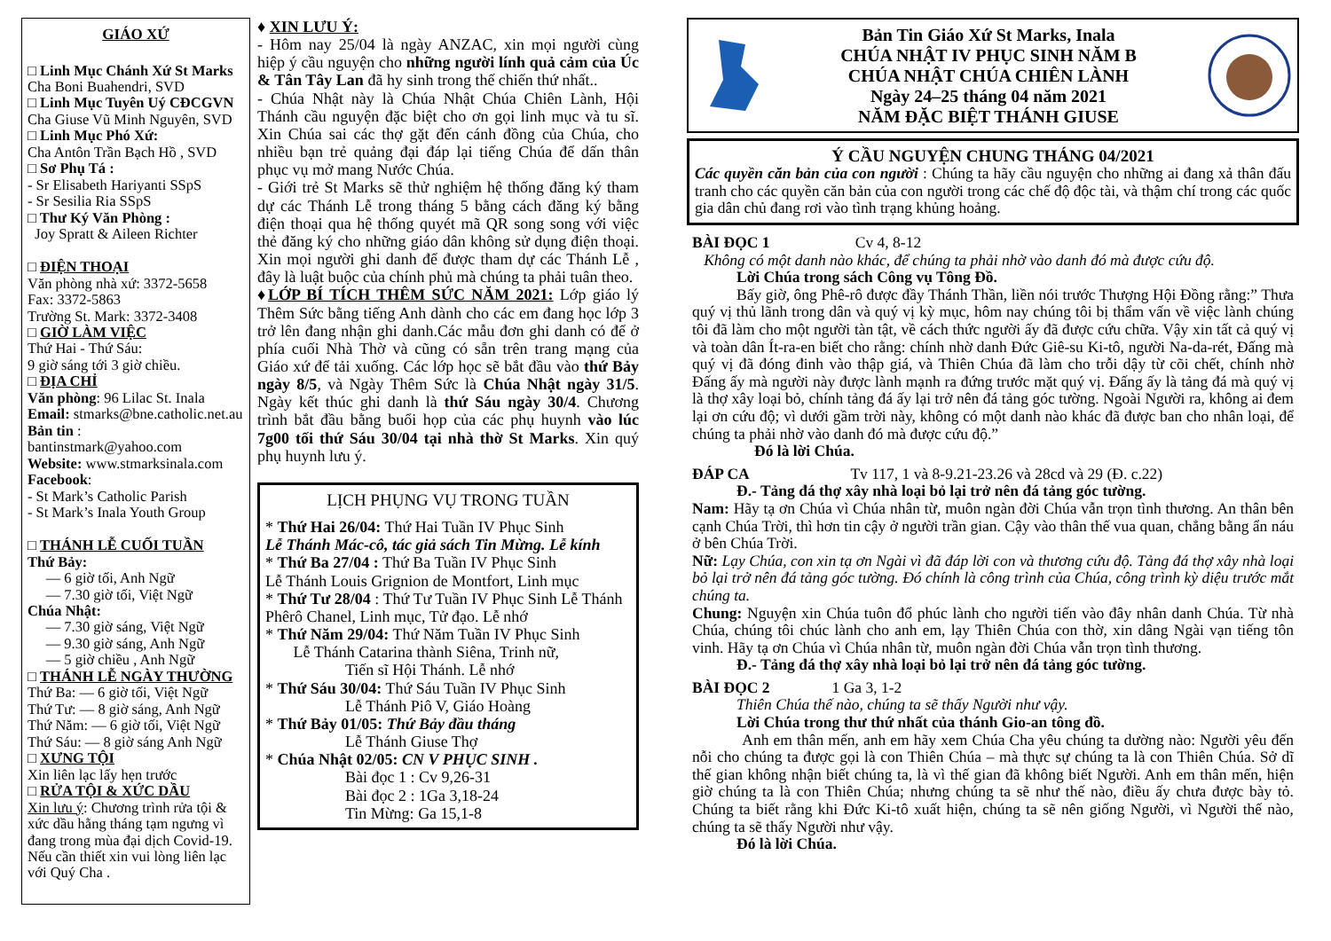GIÁO XỨ
□ Linh Mục Chánh Xứ St Marks
Cha Boni Buahendri, SVD
□ Linh Mục Tuyên Uý CĐCGVN
Cha Giuse Vũ Minh Nguyên, SVD
□ Linh Mục Phó Xứ:
Cha Antôn Trần Bạch Hồ , SVD
□ Sơ Phụ Tá :
- Sr Elisabeth Hariyanti SSpS
- Sr Sesilia Ria SSpS
□ Thư Ký Văn Phòng :
Joy Spratt & Aileen Richter
□ ĐIỆN THOẠI
Văn phòng nhà xứ: 3372-5658
Fax: 3372-5863
Trường St. Mark: 3372-3408
□ GIỜ LÀM VIỆC
Thứ Hai - Thứ Sáu:
9 giờ sáng tới 3 giờ chiều.
□ ĐỊA CHỈ
Văn phòng: 96 Lilac St. Inala
Email: stmarks@bne.catholic.net.au
Bản tin :
bantinstmark@yahoo.com
Website: www.stmarksinala.com
Facebook:
- St Mark’s Catholic Parish
- St Mark’s Inala Youth Group
□ THÁNH LỄ CUỐI TUẦN
Thứ Bảy:
— 6 giờ tối, Anh Ngữ
— 7.30 giờ tối, Việt Ngữ
Chúa Nhật:
— 7.30 giờ sáng, Việt Ngữ
— 9.30 giờ sáng, Anh Ngữ
— 5 giờ chiều , Anh Ngữ
□ THÁNH LỄ NGÀY THƯỜNG
Thứ Ba: — 6 giờ tối, Việt Ngữ
Thứ Tư: — 8 giờ sáng, Anh Ngữ
Thứ Năm: — 6 giờ tối, Việt Ngữ
Thứ Sáu: — 8 giờ sáng Anh Ngữ
□ XƯNG TỘI
Xin liên lạc lấy hẹn trước
□ RỬA TỘI & XỨC DẦU
Xin lưu ý: Chương trình rửa tội & xức dầu hằng tháng tạm ngưng vì đang trong mùa đại dịch Covid-19. Nếu cần thiết xin vui lòng liên lạc với Quý Cha .
♦ XIN LƯU Ý:
- Hôm nay 25/04 là ngày ANZAC, xin mọi người cùng hiệp ý cầu nguyện cho những người lính quả cảm của Úc & Tân Tây Lan đã hy sinh trong thế chiến thứ nhất..
- Chúa Nhật này là Chúa Nhật Chúa Chiên Lành, Hội Thánh cầu nguyện đặc biệt cho ơn gọi linh mục và tu sĩ. Xin Chúa sai các thợ gặt đến cánh đồng của Chúa, cho nhiều bạn trẻ quảng đại đáp lại tiếng Chúa để dấn thân phục vụ mở mang Nước Chúa.
- Giới trẻ St Marks sẽ thử nghiệm hệ thống đăng ký tham dự các Thánh Lễ trong tháng 5 bằng cách đăng ký bằng điện thoại qua hệ thống quyét mã QR song song với việc thẻ đăng ký cho những giáo dân không sử dụng điện thoại. Xin mọi người ghi danh để được tham dự các Thánh Lễ , đây là luật buộc của chính phủ mà chúng ta phải tuân theo.
♦LỚP BÍ TÍCH THÊM SỨC NĂM 2021: Lớp giáo lý Thêm Sức bằng tiếng Anh dành cho các em đang học lớp 3 trở lên đang nhận ghi danh.Các mẫu đơn ghi danh có để ở phía cuối Nhà Thờ và cũng có sẵn trên trang mạng của Giáo xứ để tải xuống. Các lớp học sẽ bắt đầu vào thứ Bảy ngày 8/5, và Ngày Thêm Sức là Chúa Nhật ngày 31/5. Ngày kết thúc ghi danh là thứ Sáu ngày 30/4. Chương trình bắt đầu bằng buổi họp của các phụ huynh vào lúc 7g00 tối thứ Sáu 30/04 tại nhà thờ St Marks. Xin quý phụ huynh lưu ý.
LỊCH PHỤNG VỤ TRONG TUẦN
* Thứ Hai 26/04: Thứ Hai Tuần IV Phục Sinh
Lễ Thánh Mác-cô, tác giả sách Tin Mừng. Lễ kính
* Thứ Ba 27/04 : Thứ Ba Tuần IV Phục Sinh
Lễ Thánh Louis Grignion de Montfort, Linh mục
* Thứ Tư 28/04 : Thứ Tư Tuần IV Phục Sinh Lễ Thánh Phêrô Chanel, Linh mục, Tử đạo. Lễ nhớ
* Thứ Năm 29/04: Thứ Năm Tuần IV Phục Sinh
Lễ Thánh Catarina thành Siêna, Trinh nữ,
Tiến sĩ Hội Thánh. Lễ nhớ
* Thứ Sáu 30/04: Thứ Sáu Tuần IV Phục Sinh
Lễ Thánh Piô V, Giáo Hoàng
* Thứ Bảy 01/05: Thứ Bảy đầu tháng
Lễ Thánh Giuse Thợ
* Chúa Nhật 02/05: CN V PHỤC SINH .
Bài đọc 1 : Cv 9,26-31
Bài đọc 2 : 1Ga 3,18-24
Tin Mừng: Ga 15,1-8
Bản Tin Giáo Xứ St Marks, Inala
CHÚA NHẬT IV PHỤC SINH NĂM B
CHÚA NHẬT CHÚA CHIÊN LÀNH
Ngày 24–25 tháng 04 năm 2021
NĂM ĐẶC BIỆT THÁNH GIUSE
Ý CẦU NGUYỆN CHUNG THÁNG 04/2021
Các quyền căn bản của con người : Chúng ta hãy cầu nguyện cho những ai đang xả thân đấu tranh cho các quyền căn bản của con người trong các chế độ độc tài, và thậm chí trong các quốc gia dân chủ đang rơi vào tình trạng khủng hoảng.
BÀI ĐỌC 1 Cv 4, 8-12
Không có một danh nào khác, để chúng ta phải nhờ vào danh đó mà được cứu độ.
Lời Chúa trong sách Công vụ Tông Đồ.
Bấy giờ, ông Phê-rô được đầy Thánh Thần, liền nói trước Thượng Hội Đồng rằng:” Thưa quý vị thủ lãnh trong dân và quý vị kỳ mục, hôm nay chúng tôi bị thẩm vấn về việc lành chúng tôi đã làm cho một người tàn tật, về cách thức người ấy đã được cứu chữa. Vậy xin tất cả quý vị và toàn dân Ít-ra-en biết cho rằng: chính nhờ danh Đức Giê-su Ki-tô, người Na-da-rét, Đấng mà quý vị đã đóng đinh vào thập giá, và Thiên Chúa đã làm cho trỗi dậy từ cõi chết, chính nhờ Đấng ấy mà người này được lành mạnh ra đứng trước mặt quý vị. Đấng ấy là tảng đá mà quý vị là thợ xây loại bỏ, chính tảng đá ấy lại trở nên đá tảng góc tường. Ngoài Người ra, không ai đem lại ơn cứu độ; vì dưới gầm trời này, không có một danh nào khác đã được ban cho nhân loại, để chúng ta phải nhờ vào danh đó mà được cứu độ.”
Đó là lời Chúa.
ĐÁP CA Tv 117, 1 và 8-9.21-23.26 và 28cd và 29 (Đ. c.22)
Đ.- Tảng đá thợ xây nhà loại bỏ lại trở nên đá tảng góc tường.
Nam: Hãy tạ ơn Chúa vì Chúa nhân từ, muôn ngàn đời Chúa vẫn trọn tình thương. An thân bên cạnh Chúa Trời, thì hơn tin cậy ở người trần gian. Cậy vào thân thế vua quan, chẳng bằng ẩn náu ở bên Chúa Trời.
Nữ: Lạy Chúa, con xin tạ ơn Ngài vì đã đáp lời con và thương cứu độ. Tảng đá thợ xây nhà loại bỏ lại trở nên đá tảng góc tường. Đó chính là công trình của Chúa, công trình kỳ diệu trước mắt chúng ta.
Chung: Nguyện xin Chúa tuôn đổ phúc lành cho người tiến vào đây nhân danh Chúa. Từ nhà Chúa, chúng tôi chúc lành cho anh em, lạy Thiên Chúa con thờ, xin dâng Ngài vạn tiếng tôn vinh. Hãy tạ ơn Chúa vì Chúa nhân từ, muôn ngàn đời Chúa vẫn trọn tình thương.
Đ.- Tảng đá thợ xây nhà loại bỏ lại trở nên đá tảng góc tường.
BÀI ĐỌC 2 1 Ga 3, 1-2
Thiên Chúa thế nào, chúng ta sẽ thấy Người như vậy.
Lời Chúa trong thư thứ nhất của thánh Gio-an tông đồ.
Anh em thân mến, anh em hãy xem Chúa Cha yêu chúng ta dường nào: Người yêu đến nỗi cho chúng ta được gọi là con Thiên Chúa – mà thực sự chúng ta là con Thiên Chúa. Sở dĩ thế gian không nhận biết chúng ta, là vì thế gian đã không biết Người. Anh em thân mến, hiện giờ chúng ta là con Thiên Chúa; nhưng chúng ta sẽ như thế nào, điều ấy chưa được bày tỏ. Chúng ta biết rằng khi Đức Ki-tô xuất hiện, chúng ta sẽ nên giống Người, vì Người thế nào, chúng ta sẽ thấy Người như vậy.
Đó là lời Chúa.